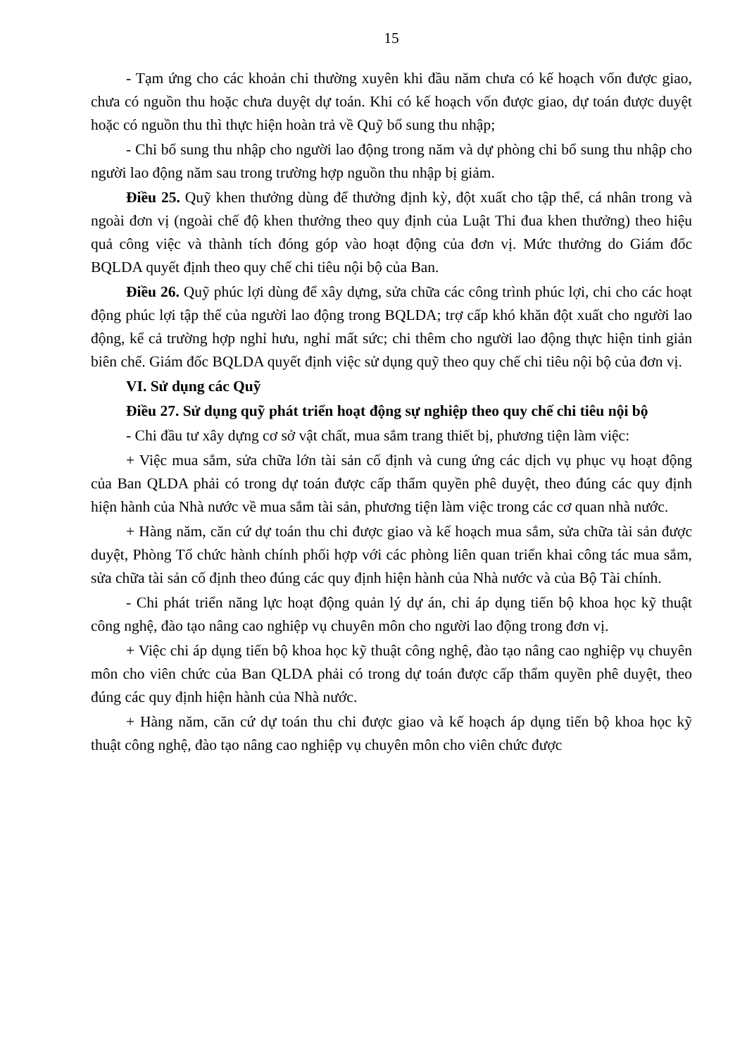15
- Tạm ứng cho các khoản chi thường xuyên khi đầu năm chưa có kế hoạch vốn được giao, chưa có nguồn thu hoặc chưa duyệt dự toán. Khi có kế hoạch vốn được giao, dự toán được duyệt hoặc có nguồn thu thì thực hiện hoàn trả về Quỹ bổ sung thu nhập;
- Chi bổ sung thu nhập cho người lao động trong năm và dự phòng chi bổ sung thu nhập cho người lao động năm sau trong trường hợp nguồn thu nhập bị giảm.
Điều 25. Quỹ khen thưởng dùng để thưởng định kỳ, đột xuất cho tập thể, cá nhân trong và ngoài đơn vị (ngoài chế độ khen thưởng theo quy định của Luật Thi đua khen thưởng) theo hiệu quả công việc và thành tích đóng góp vào hoạt động của đơn vị. Mức thưởng do Giám đốc BQLDA quyết định theo quy chế chi tiêu nội bộ của Ban.
Điều 26. Quỹ phúc lợi dùng để xây dựng, sửa chữa các công trình phúc lợi, chi cho các hoạt động phúc lợi tập thể của người lao động trong BQLDA; trợ cấp khó khăn đột xuất cho người lao động, kể cả trường hợp nghỉ hưu, nghỉ mất sức; chi thêm cho người lao động thực hiện tinh giản biên chế. Giám đốc BQLDA quyết định việc sử dụng quỹ theo quy chế chi tiêu nội bộ của đơn vị.
VI. Sử dụng các Quỹ
Điều 27. Sử dụng quỹ phát triển hoạt động sự nghiệp theo quy chế chi tiêu nội bộ
- Chi đầu tư xây dựng cơ sở vật chất, mua sắm trang thiết bị, phương tiện làm việc:
+ Việc mua sắm, sửa chữa lớn tài sản cố định và cung ứng các dịch vụ phục vụ hoạt động của Ban QLDA phải có trong dự toán được cấp thẩm quyền phê duyệt, theo đúng các quy định hiện hành của Nhà nước về mua sắm tài sản, phương tiện làm việc trong các cơ quan nhà nước.
+ Hàng năm, căn cứ dự toán thu chi được giao và kế hoạch mua sắm, sửa chữa tài sản được duyệt, Phòng Tổ chức hành chính phối hợp với các phòng liên quan triển khai công tác mua sắm, sửa chữa tài sản cố định theo đúng các quy định hiện hành của Nhà nước và của Bộ Tài chính.
- Chi phát triển năng lực hoạt động quản lý dự án, chi áp dụng tiến bộ khoa học kỹ thuật công nghệ, đào tạo nâng cao nghiệp vụ chuyên môn cho người lao động trong đơn vị.
+ Việc chi áp dụng tiến bộ khoa học kỹ thuật công nghệ, đào tạo nâng cao nghiệp vụ chuyên môn cho viên chức của Ban QLDA phải có trong dự toán được cấp thẩm quyền phê duyệt, theo đúng các quy định hiện hành của Nhà nước.
+ Hàng năm, căn cứ dự toán thu chi được giao và kế hoạch áp dụng tiến bộ khoa học kỹ thuật công nghệ, đào tạo nâng cao nghiệp vụ chuyên môn cho viên chức được